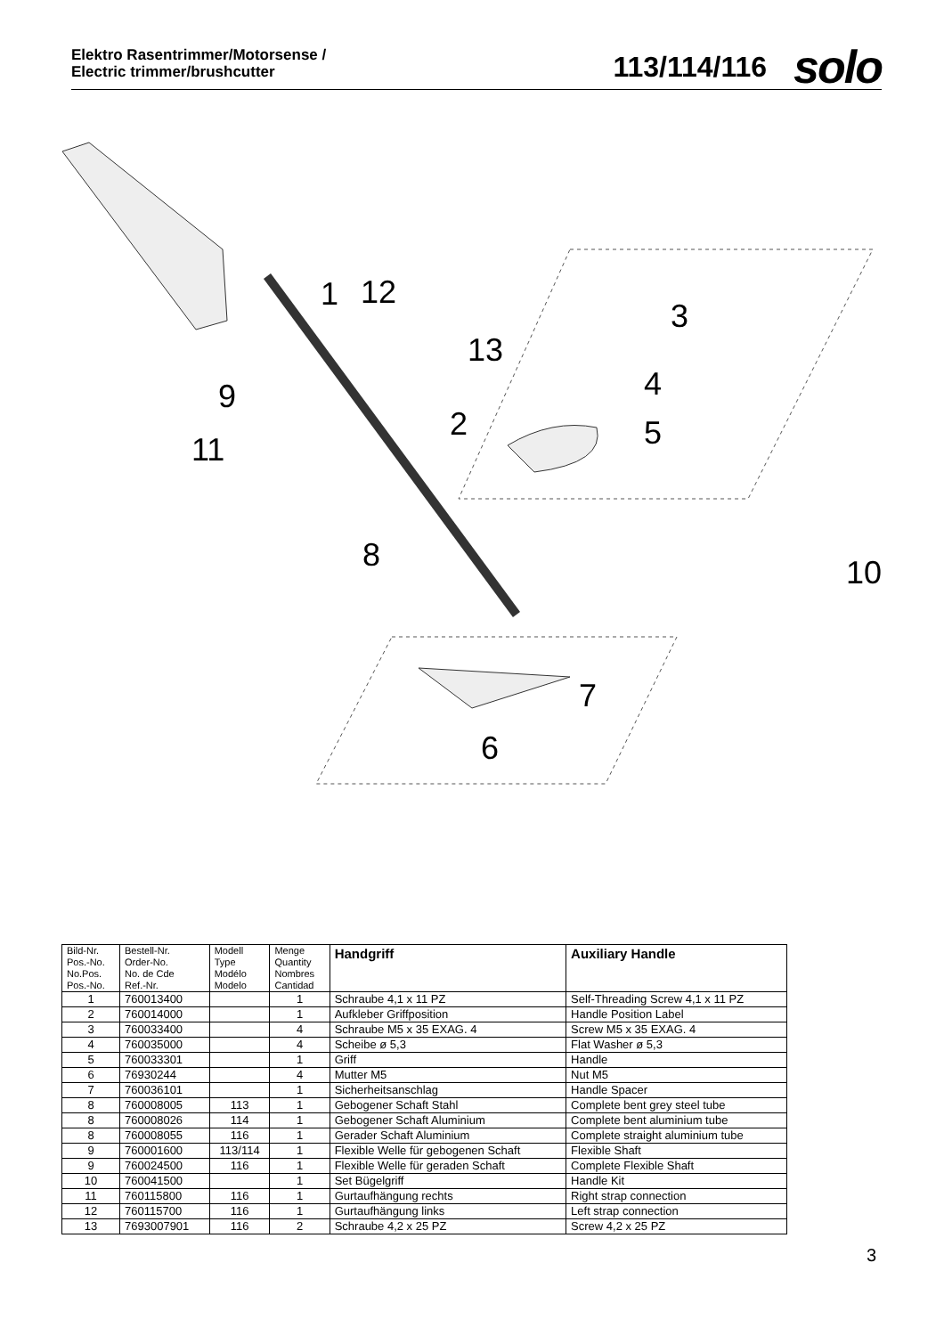Elektro Rasentrimmer/Motorsense /
Electric trimmer/brushcutter
113/114/116 solo
1
12
3
13
4
9
2
5
11
8
10
7
6
| Bild-Nr. Pos.-No. No.Pos. Pos.-No. | Bestell-Nr. Order-No. No. de Cde Ref.-Nr. | Modell Type Modélo Modelo | Menge Quantity Nombres Cantidad | Handgriff | Auxiliary Handle |
| --- | --- | --- | --- | --- | --- |
| 1 | 760013400 | | 1 | Schraube 4,1 x 11 PZ | Self-Threading Screw 4,1 x 11 PZ |
| 2 | 760014000 | | 1 | Aufkleber Griffposition | Handle Position Label |
| 3 | 760033400 | | 4 | Schraube M5 x 35 EXAG. 4 | Screw M5 x 35 EXAG. 4 |
| 4 | 760035000 | | 4 | Scheibe ø 5,3 | Flat Washer ø 5,3 |
| 5 | 760033301 | | 1 | Griff | Handle |
| 6 | 76930244 | | 4 | Mutter M5 | Nut M5 |
| 7 | 760036101 | | 1 | Sicherheitsanschlag | Handle Spacer |
| 8 | 760008005 | 113 | 1 | Gebogener Schaft Stahl | Complete bent grey steel tube |
| 8 | 760008026 | 114 | 1 | Gebogener Schaft Aluminium | Complete bent aluminium tube |
| 8 | 760008055 | 116 | 1 | Gerader Schaft Aluminium | Complete straight aluminium tube |
| 9 | 760001600 | 113/114 | 1 | Flexible Welle für gebogenen Schaft | Flexible Shaft |
| 9 | 760024500 | 116 | 1 | Flexible Welle für geraden Schaft | Complete Flexible Shaft |
| 10 | 760041500 | | 1 | Set Bügelgriff | Handle Kit |
| 11 | 760115800 | 116 | 1 | Gurtaufhängung rechts | Right strap connection |
| 12 | 760115700 | 116 | 1 | Gurtaufhängung links | Left strap connection |
| 13 | 7693007901 | 116 | 2 | Schraube 4,2 x 25 PZ | Screw 4,2 x 25 PZ |
3